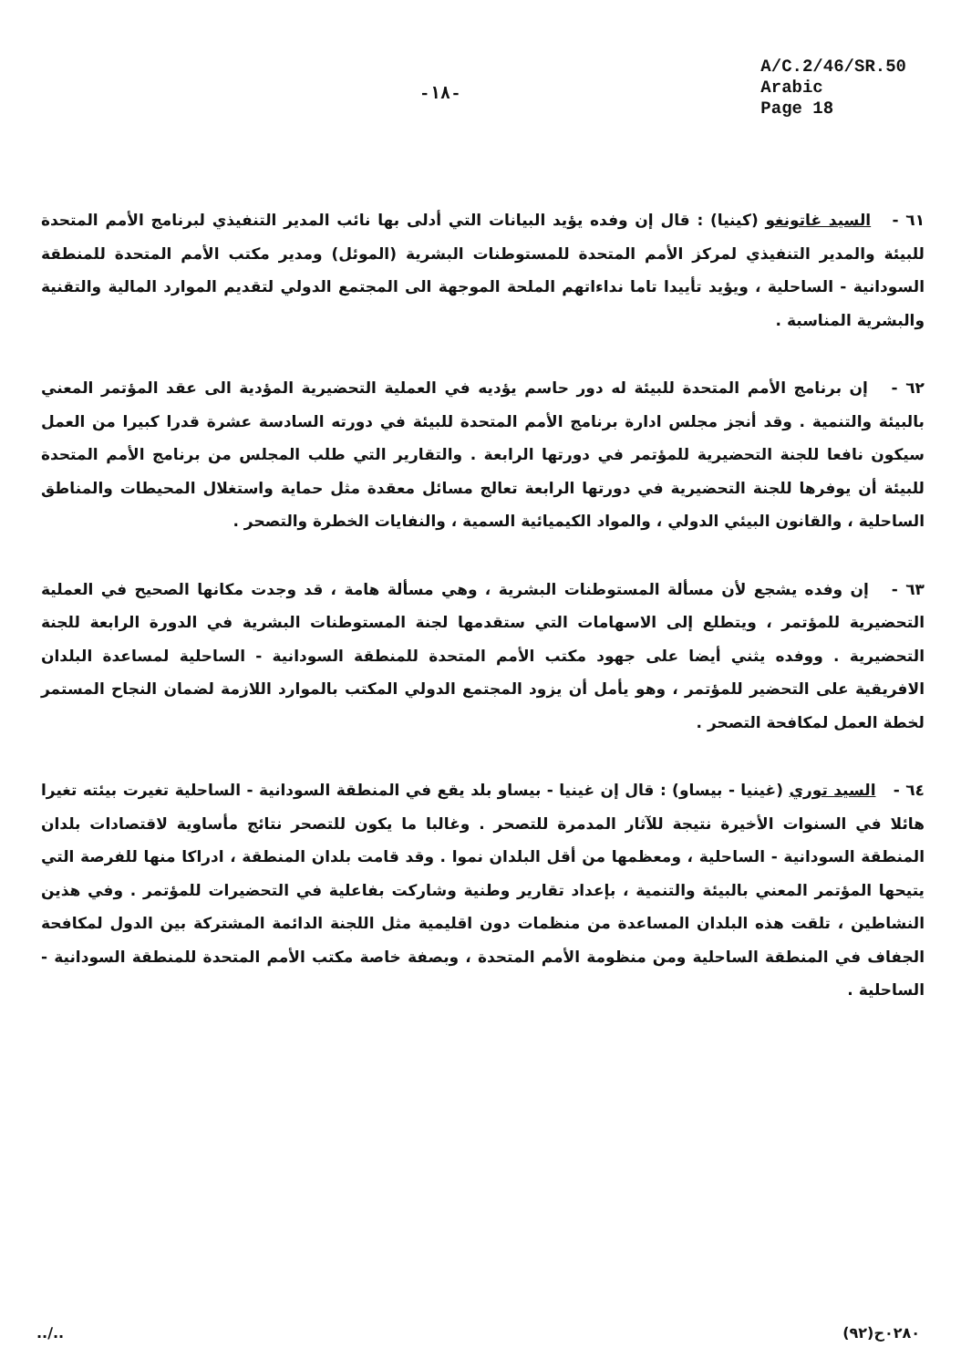-١٨-
A/C.2/46/SR.50
Arabic
Page 18
٦١ - السيد غاتونغو (كينيا) : قال إن وفده يؤيد البيانات التي أدلى بها نائب المدير التنفيذي لبرنامج الأمم المتحدة للبيئة والمدير التنفيذي لمركز الأمم المتحدة للمستوطنات البشرية (الموئل) ومدير مكتب الأمم المتحدة للمنطقة السودانية - الساحلية ، ويؤيد تأييدا تاما نداءاتهم الملحة الموجهة الى المجتمع الدولي لتقديم الموارد المالية والتقنية والبشرية المناسبة .
٦٢ - إن برنامج الأمم المتحدة للبيئة له دور حاسم يؤديه في العملية التحضيرية المؤدية الى عقد المؤتمر المعني بالبيئة والتنمية . وقد أنجز مجلس ادارة برنامج الأمم المتحدة للبيئة في دورته السادسة عشرة قدرا كبيرا من العمل سيكون نافعا للجنة التحضيرية للمؤتمر في دورتها الرابعة . والتقارير التي طلب المجلس من برنامج الأمم المتحدة للبيئة أن يوفرها للجنة التحضيرية في دورتها الرابعة تعالج مسائل معقدة مثل حماية واستغلال المحيطات والمناطق الساحلية ، والقانون البيئي الدولي ، والمواد الكيميائية السمية ، والنفايات الخطرة والتصحر .
٦٣ - إن وفده يشجع لأن مسألة المستوطنات البشرية ، وهي مسألة هامة ، قد وجدت مكانها الصحيح في العملية التحضيرية للمؤتمر ، ويتطلع إلى الاسهامات التي ستقدمها لجنة المستوطنات البشرية في الدورة الرابعة للجنة التحضيرية . ووفده يثني أيضا على جهود مكتب الأمم المتحدة للمنطقة السودانية - الساحلية لمساعدة البلدان الافريقية على التحضير للمؤتمر ، وهو يأمل أن يزود المجتمع الدولي المكتب بالموارد اللازمة لضمان النجاح المستمر لخطة العمل لمكافحة التصحر .
٦٤ - السيد توري (غينيا - بيساو) : قال إن غينيا - بيساو بلد يقع في المنطقة السودانية - الساحلية تغيرت بيئته تغيرا هائلا في السنوات الأخيرة نتيجة للآثار المدمرة للتصحر . وغالبا ما يكون للتصحر نتائج مأساوية لاقتصادات بلدان المنطقة السودانية - الساحلية ، ومعظمها من أقل البلدان نموا . وقد قامت بلدان المنطقة ، ادراكا منها للفرصة التي يتيحها المؤتمر المعني بالبيئة والتنمية ، بإعداد تقارير وطنية وشاركت بفاعلية في التحضيرات للمؤتمر . وفي هذين النشاطين ، تلقت هذه البلدان المساعدة من منظمات دون اقليمية مثل اللجنة الدائمة المشتركة بين الدول لمكافحة الجفاف في المنطقة الساحلية ومن منظومة الأمم المتحدة ، وبصفة خاصة مكتب الأمم المتحدة للمنطقة السودانية - الساحلية .
../.. ٠٢٨٠ح(٩٢)